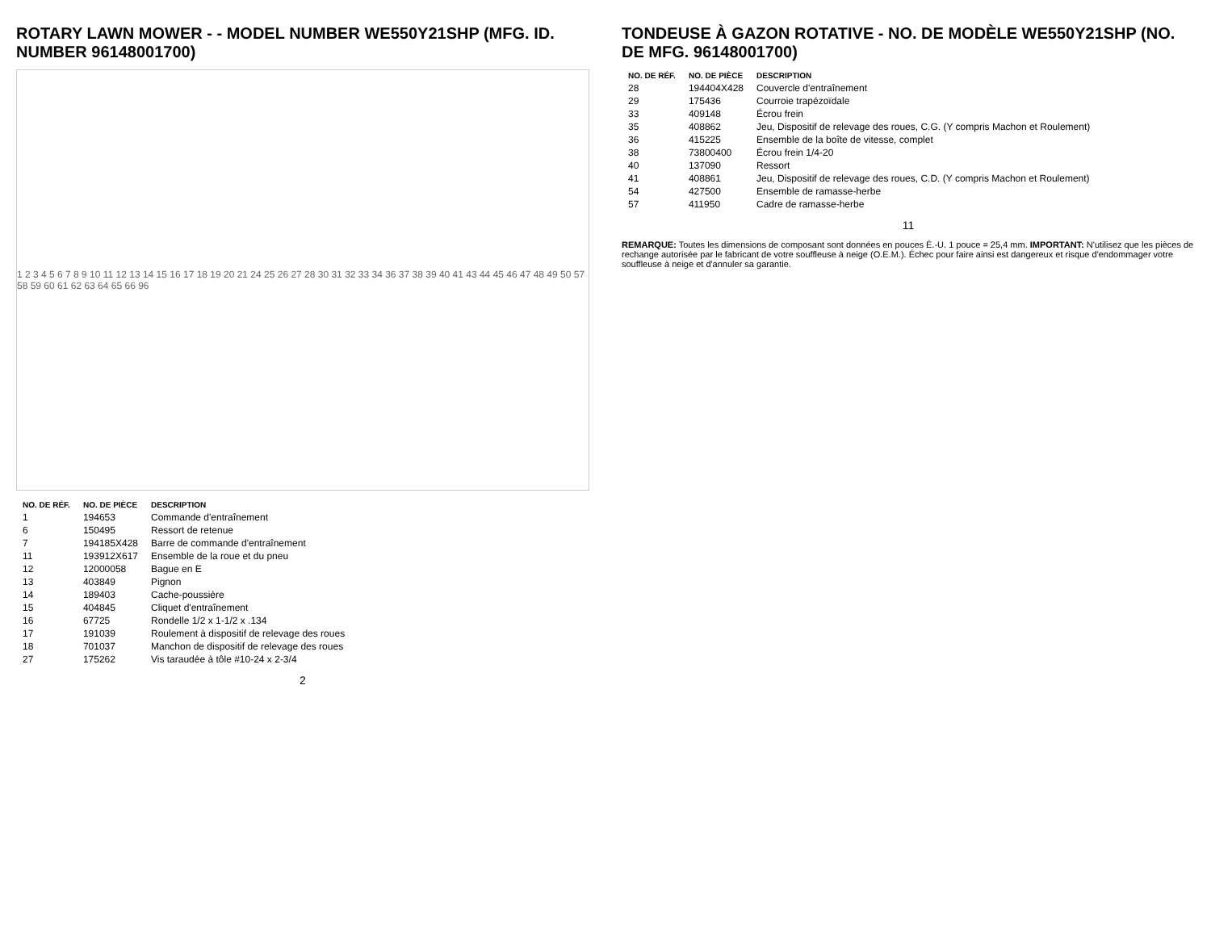ROTARY LAWN MOWER - - MODEL NUMBER WE550Y21SHP (MFG. ID. NUMBER 96148001700)
1 2 3 4 5 6 7 8 9 10 11 12 13 14 15 16 17 18 19 20 21 24 25 26 27 28 30 31 32 33 34 36 37 38 39 40 41 43 44 45 46 47 48 49 50 57 58 59 60 61 62 63 64 65 66 96
| NO. DE RÉF. | NO. DE PIÈCE | DESCRIPTION |
| --- | --- | --- |
| 1 | 194653 | Commande d'entraînement |
| 6 | 150495 | Ressort de retenue |
| 7 | 194185X428 | Barre de commande d'entraînement |
| 11 | 193912X617 | Ensemble de la roue et du pneu |
| 12 | 12000058 | Bague en E |
| 13 | 403849 | Pignon |
| 14 | 189403 | Cache-poussière |
| 15 | 404845 | Cliquet d'entraînement |
| 16 | 67725 | Rondelle 1/2 x 1-1/2 x .134 |
| 17 | 191039 | Roulement à dispositif de relevage des roues |
| 18 | 701037 | Manchon de dispositif de relevage des roues |
| 27 | 175262 | Vis taraudée à tôle #10-24 x 2-3/4 |
2
TONDEUSE À GAZON ROTATIVE - NO. DE MODÈLE WE550Y21SHP (NO. DE MFG. 96148001700)
| NO. DE RÉF. | NO. DE PIÈCE | DESCRIPTION |
| --- | --- | --- |
| 28 | 194404X428 | Couvercle d'entraînement |
| 29 | 175436 | Courroie trapézoïdale |
| 33 | 409148 | Écrou frein |
| 35 | 408862 | Jeu, Dispositif de relevage des roues, C.G. (Y compris Machon et Roulement) |
| 36 | 415225 | Ensemble de la boîte de vitesse, complet |
| 38 | 73800400 | Écrou frein 1/4-20 |
| 40 | 137090 | Ressort |
| 41 | 408861 | Jeu, Dispositif de relevage des roues, C.D. (Y compris Machon et Roulement) |
| 54 | 427500 | Ensemble de ramasse-herbe |
| 57 | 411950 | Cadre de ramasse-herbe |
11
REMARQUE: Toutes les dimensions de composant sont données en pouces É.-U. 1 pouce = 25,4 mm. IMPORTANT: N'utilisez que les pièces de rechange autorisée par le fabricant de votre souffleuse à neige (O.E.M.). Échec pour faire ainsi est dangereux et risque d'endommager votre souffleuse à neige et d'annuler sa garantie.